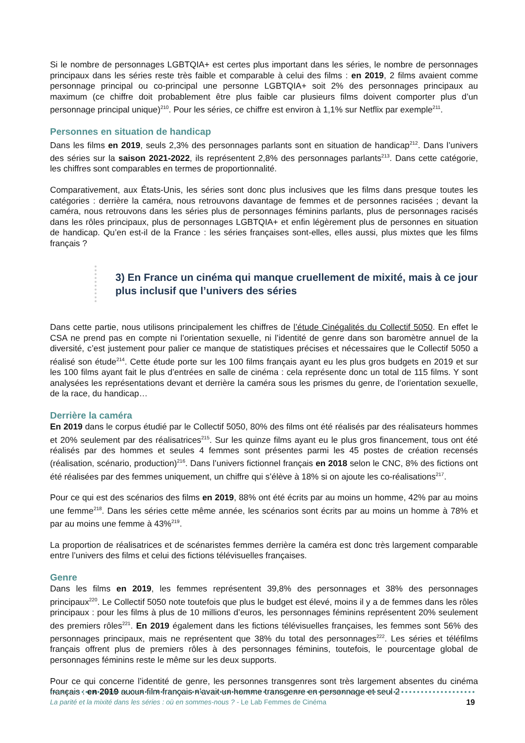Si le nombre de personnages LGBTQIA+ est certes plus important dans les séries, le nombre de personnages principaux dans les séries reste très faible et comparable à celui des films : en 2019, 2 films avaient comme personnage principal ou co-principal une personne LGBTQIA+ soit 2% des personnages principaux au maximum (ce chiffre doit probablement être plus faible car plusieurs films doivent comporter plus d’un personnage principal unique)<sup>210</sup>. Pour les séries, ce chiffre est environ à 1,1% sur Netflix par exemple<sup>211</sup>.
Personnes en situation de handicap
Dans les films en 2019, seuls 2,3% des personnages parlants sont en situation de handicap<sup>212</sup>. Dans l’univers des séries sur la saison 2021-2022, ils représentent 2,8% des personnages parlants<sup>213</sup>. Dans cette catégorie, les chiffres sont comparables en termes de proportionnalité.
Comparativement, aux États-Unis, les séries sont donc plus inclusives que les films dans presque toutes les catégories : derrière la caméra, nous retrouvons davantage de femmes et de personnes racisées ; devant la caméra, nous retrouvons dans les séries plus de personnages féminins parlants, plus de personnages racisés dans les rôles principaux, plus de personnages LGBTQIA+ et enfin légèrement plus de personnes en situation de handicap. Qu’en est-il de la France : les séries françaises sont-elles, elles aussi, plus mixtes que les films français ?
3) En France un cinéma qui manque cruellement de mixité, mais à ce jour plus inclusif que l’univers des séries
Dans cette partie, nous utilisons principalement les chiffres de l’étude Cinégalités du Collectif 5050. En effet le CSA ne prend pas en compte ni l’orientation sexuelle, ni l’identité de genre dans son baromètre annuel de la diversité, c’est justement pour palier ce manque de statistiques précises et nécessaires que le Collectif 5050 a réalisé son étude<sup>214</sup>. Cette étude porte sur les 100 films français ayant eu les plus gros budgets en 2019 et sur les 100 films ayant fait le plus d’entrées en salle de cinéma : cela représente donc un total de 115 films. Y sont analysées les représentations devant et derrière la caméra sous les prismes du genre, de l’orientation sexuelle, de la race, du handicap…
Derrière la caméra
En 2019 dans le corpus étudié par le Collectif 5050, 80% des films ont été réalisés par des réalisateurs hommes et 20% seulement par des réalisatrices<sup>215</sup>. Sur les quinze films ayant eu le plus gros financement, tous ont été réalisés par des hommes et seules 4 femmes sont présentes parmi les 45 postes de création recensés (réalisation, scénario, production)<sup>216</sup>. Dans l’univers fictionnel français en 2018 selon le CNC, 8% des fictions ont été réalisées par des femmes uniquement, un chiffre qui s’élève à 18% si on ajoute les co-réalisations<sup>217</sup>.
Pour ce qui est des scénarios des films en 2019, 88% ont été écrits par au moins un homme, 42% par au moins une femme<sup>218</sup>. Dans les séries cette même année, les scénarios sont écrits par au moins un homme à 78% et par au moins une femme à 43%<sup>219</sup>.
La proportion de réalisatrices et de scénaristes femmes derrière la caméra est donc très largement comparable entre l’univers des films et celui des fictions télévisuelles françaises.
Genre
Dans les films en 2019, les femmes représentent 39,8% des personnages et 38% des personnages principaux<sup>220</sup>. Le Collectif 5050 note toutefois que plus le budget est élevé, moins il y a de femmes dans les rôles principaux : pour les films à plus de 10 millions d’euros, les personnages féminins représentent 20% seulement des premiers rôles<sup>221</sup>. En 2019 également dans les fictions télévisuelles françaises, les femmes sont 56% des personnages principaux, mais ne représentent que 38% du total des personnages<sup>222</sup>. Les séries et téléfilms français offrent plus de premiers rôles à des personnages féminins, toutefois, le pourcentage global de personnages féminins reste le même sur les deux supports.
Pour ce qui concerne l’identité de genre, les personnes transgenres sont très largement absentes du cinéma français : en 2019 aucun film français n’avait un homme transgenre en personnage et seul 2
La parité et la mixité dans les séries : où en sommes-nous ? - Le Lab Femmes de Cinéma 19